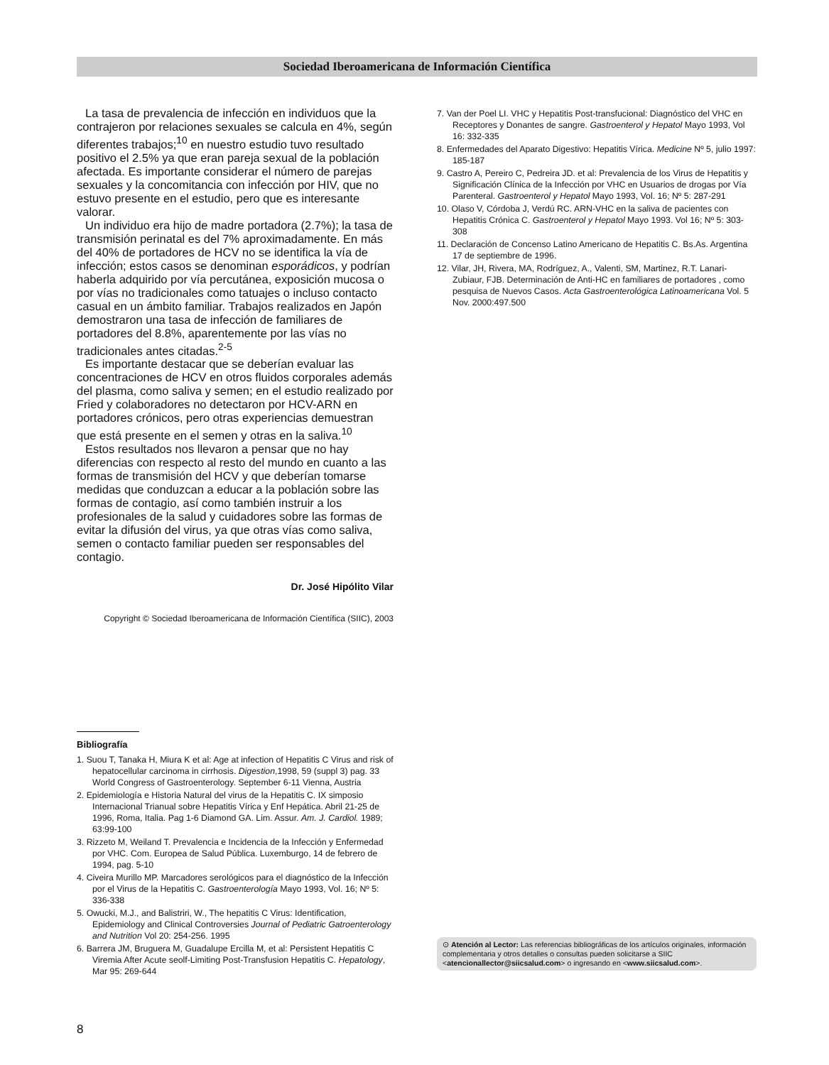Sociedad Iberoamericana de Información Científica
La tasa de prevalencia de infección en individuos que la contrajeron por relaciones sexuales se calcula en 4%, según diferentes trabajos;<sup>10</sup> en nuestro estudio tuvo resultado positivo el 2.5% ya que eran pareja sexual de la población afectada. Es importante considerar el número de parejas sexuales y la concomitancia con infección por HIV, que no estuvo presente en el estudio, pero que es interesante valorar.
Un individuo era hijo de madre portadora (2.7%); la tasa de transmisión perinatal es del 7% aproximadamente. En más del 40% de portadores de HCV no se identifica la vía de infección; estos casos se denominan esporádicos, y podrían haberla adquirido por vía percutánea, exposición mucosa o por vías no tradicionales como tatuajes o incluso contacto casual en un ámbito familiar. Trabajos realizados en Japón demostraron una tasa de infección de familiares de portadores del 8.8%, aparentemente por las vías no tradicionales antes citadas.<sup>2-5</sup>
Es importante destacar que se deberían evaluar las concentraciones de HCV en otros fluidos corporales además del plasma, como saliva y semen; en el estudio realizado por Fried y colaboradores no detectaron por HCV-ARN en portadores crónicos, pero otras experiencias demuestran que está presente en el semen y otras en la saliva.<sup>10</sup>
Estos resultados nos llevaron a pensar que no hay diferencias con respecto al resto del mundo en cuanto a las formas de transmisión del HCV y que deberían tomarse medidas que conduzcan a educar a la población sobre las formas de contagio, así como también instruir a los profesionales de la salud y cuidadores sobre las formas de evitar la difusión del virus, ya que otras vías como saliva, semen o contacto familiar pueden ser responsables del contagio.
Dr. José Hipólito Vilar
Copyright © Sociedad Iberoamericana de Información Científica (SIIC), 2003
Bibliografía
1. Suou T, Tanaka H, Miura K et al: Age at infection of Hepatitis C Virus and risk of hepatocellular carcinoma in cirrhosis. Digestion,1998, 59 (suppl 3) pag. 33 World Congress of Gastroenterology. September 6-11 Vienna, Austria
2. Epidemiología e Historia Natural del virus de la Hepatitis C. IX simposio Internacional Trianual sobre Hepatitis Vírica y Enf Hepática. Abril 21-25 de 1996, Roma, Italia. Pag 1-6 Diamond GA. Lim. Assur. Am. J. Cardiol. 1989; 63:99-100
3. Rizzeto M, Weiland T. Prevalencia e Incidencia de la Infección y Enfermedad por VHC. Com. Europea de Salud Pública. Luxemburgo, 14 de febrero de 1994, pag. 5-10
4. Civeira Murillo MP. Marcadores serológicos para el diagnóstico de la Infección por el Virus de la Hepatitis C. Gastroenterología Mayo 1993, Vol. 16; Nº 5: 336-338
5. Owucki, M.J., and Balistriri, W., The hepatitis C Virus: Identification, Epidemiology and Clinical Controversies Journal of Pediatric Gatroenterology and Nutrition Vol 20: 254-256. 1995
6. Barrera JM, Bruguera M, Guadalupe Ercilla M, et al: Persistent Hepatitis C Viremia After Acute seolf-Limiting Post-Transfusion Hepatitis C. Hepatology, Mar 95: 269-644
7. Van der Poel LI. VHC y Hepatitis Post-transfucional: Diagnóstico del VHC en Receptores y Donantes de sangre. Gastroenterol y Hepatol Mayo 1993, Vol 16: 332-335
8. Enfermedades del Aparato Digestivo: Hepatitis Vírica. Medicine Nº 5, julio 1997: 185-187
9. Castro A, Pereiro C, Pedreira JD. et al: Prevalencia de los Virus de Hepatitis y Significación Clínica de la Infección por VHC en Usuarios de drogas por Vía Parenteral. Gastroenterol y Hepatol Mayo 1993, Vol. 16; Nº 5: 287-291
10. Olaso V, Córdoba J, Verdú RC. ARN-VHC en la saliva de pacientes con Hepatitis Crónica C. Gastroenterol y Hepatol Mayo 1993. Vol 16; Nº 5: 303-308
11. Declaración de Concenso Latino Americano de Hepatitis C. Bs.As. Argentina 17 de septiembre de 1996.
12. Vilar, JH, Rivera, MA, Rodríguez, A., Valenti, SM, Martinez, R.T. Lanari- Zubiaur, FJB. Determinación de Anti-HC en familiares de portadores , como pesquisa de Nuevos Casos. Acta Gastroenterológica Latinoamericana Vol. 5 Nov. 2000:497.500
⊙ Atención al Lector: Las referencias bibliográficas de los artículos originales, información complementaria y otros detalles o consultas pueden solicitarse a SIIC <atencionallector@siicsalud.com> o ingresando en <www.siicsalud.com>.
8